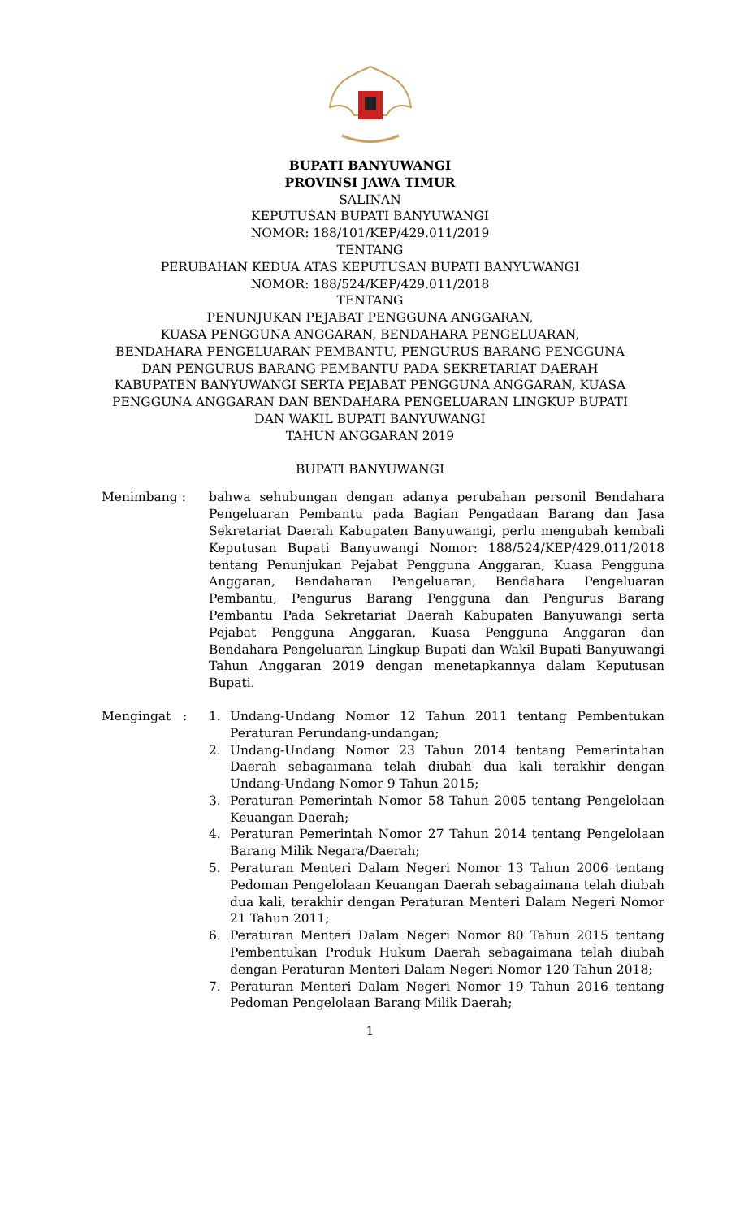BUPATI BANYUWANGI
PROVINSI JAWA TIMUR
SALINAN
KEPUTUSAN BUPATI BANYUWANGI
NOMOR: 188/101/KEP/429.011/2019
TENTANG
PERUBAHAN KEDUA ATAS KEPUTUSAN BUPATI BANYUWANGI
NOMOR: 188/524/KEP/429.011/2018
TENTANG
PENUNJUKAN PEJABAT PENGGUNA ANGGARAN,
KUASA PENGGUNA ANGGARAN, BENDAHARA PENGELUARAN,
BENDAHARA PENGELUARAN PEMBANTU, PENGURUS BARANG PENGGUNA
DAN PENGURUS BARANG PEMBANTU PADA SEKRETARIAT DAERAH
KABUPATEN BANYUWANGI SERTA PEJABAT PENGGUNA ANGGARAN, KUASA
PENGGUNA ANGGARAN DAN BENDAHARA PENGELUARAN LINGKUP BUPATI
DAN WAKIL BUPATI BANYUWANGI
TAHUN ANGGARAN 2019
BUPATI BANYUWANGI
Menimbang : bahwa sehubungan dengan adanya perubahan personil Bendahara Pengeluaran Pembantu pada Bagian Pengadaan Barang dan Jasa Sekretariat Daerah Kabupaten Banyuwangi, perlu mengubah kembali Keputusan Bupati Banyuwangi Nomor: 188/524/KEP/429.011/2018 tentang Penunjukan Pejabat Pengguna Anggaran, Kuasa Pengguna Anggaran, Bendaharan Pengeluaran, Bendahara Pengeluaran Pembantu, Pengurus Barang Pengguna dan Pengurus Barang Pembantu Pada Sekretariat Daerah Kabupaten Banyuwangi serta Pejabat Pengguna Anggaran, Kuasa Pengguna Anggaran dan Bendahara Pengeluaran Lingkup Bupati dan Wakil Bupati Banyuwangi Tahun Anggaran 2019 dengan menetapkannya dalam Keputusan Bupati.
Mengingat : 1. Undang-Undang Nomor 12 Tahun 2011 tentang Pembentukan Peraturan Perundang-undangan;
2. Undang-Undang Nomor 23 Tahun 2014 tentang Pemerintahan Daerah sebagaimana telah diubah dua kali terakhir dengan Undang-Undang Nomor 9 Tahun 2015;
3. Peraturan Pemerintah Nomor 58 Tahun 2005 tentang Pengelolaan Keuangan Daerah;
4. Peraturan Pemerintah Nomor 27 Tahun 2014 tentang Pengelolaan Barang Milik Negara/Daerah;
5. Peraturan Menteri Dalam Negeri Nomor 13 Tahun 2006 tentang Pedoman Pengelolaan Keuangan Daerah sebagaimana telah diubah dua kali, terakhir dengan Peraturan Menteri Dalam Negeri Nomor 21 Tahun 2011;
6. Peraturan Menteri Dalam Negeri Nomor 80 Tahun 2015 tentang Pembentukan Produk Hukum Daerah sebagaimana telah diubah dengan Peraturan Menteri Dalam Negeri Nomor 120 Tahun 2018;
7. Peraturan Menteri Dalam Negeri Nomor 19 Tahun 2016 tentang Pedoman Pengelolaan Barang Milik Daerah;
1